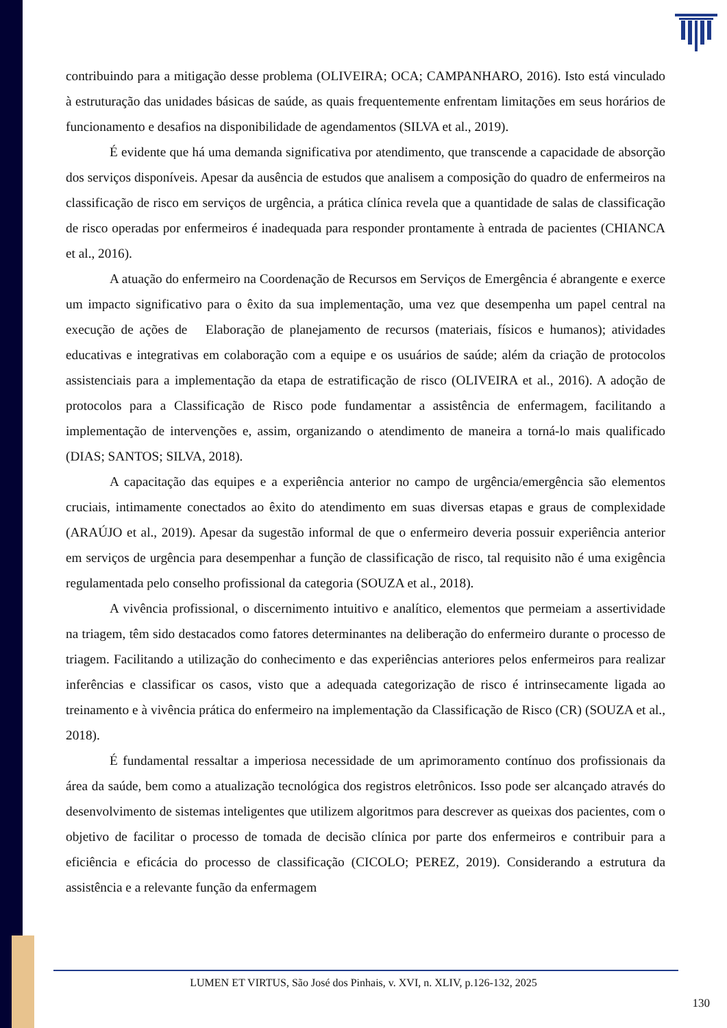contribuindo para a mitigação desse problema (OLIVEIRA; OCA; CAMPANHARO, 2016). Isto está vinculado à estruturação das unidades básicas de saúde, as quais frequentemente enfrentam limitações em seus horários de funcionamento e desafios na disponibilidade de agendamentos (SILVA et al., 2019).
É evidente que há uma demanda significativa por atendimento, que transcende a capacidade de absorção dos serviços disponíveis. Apesar da ausência de estudos que analisem a composição do quadro de enfermeiros na classificação de risco em serviços de urgência, a prática clínica revela que a quantidade de salas de classificação de risco operadas por enfermeiros é inadequada para responder prontamente à entrada de pacientes (CHIANCA et al., 2016).
A atuação do enfermeiro na Coordenação de Recursos em Serviços de Emergência é abrangente e exerce um impacto significativo para o êxito da sua implementação, uma vez que desempenha um papel central na execução de ações de Elaboração de planejamento de recursos (materiais, físicos e humanos); atividades educativas e integrativas em colaboração com a equipe e os usuários de saúde; além da criação de protocolos assistenciais para a implementação da etapa de estratificação de risco (OLIVEIRA et al., 2016). A adoção de protocolos para a Classificação de Risco pode fundamentar a assistência de enfermagem, facilitando a implementação de intervenções e, assim, organizando o atendimento de maneira a torná-lo mais qualificado (DIAS; SANTOS; SILVA, 2018).
A capacitação das equipes e a experiência anterior no campo de urgência/emergência são elementos cruciais, intimamente conectados ao êxito do atendimento em suas diversas etapas e graus de complexidade (ARAÚJO et al., 2019). Apesar da sugestão informal de que o enfermeiro deveria possuir experiência anterior em serviços de urgência para desempenhar a função de classificação de risco, tal requisito não é uma exigência regulamentada pelo conselho profissional da categoria (SOUZA et al., 2018).
A vivência profissional, o discernimento intuitivo e analítico, elementos que permeiam a assertividade na triagem, têm sido destacados como fatores determinantes na deliberação do enfermeiro durante o processo de triagem. Facilitando a utilização do conhecimento e das experiências anteriores pelos enfermeiros para realizar inferências e classificar os casos, visto que a adequada categorização de risco é intrinsecamente ligada ao treinamento e à vivência prática do enfermeiro na implementação da Classificação de Risco (CR) (SOUZA et al., 2018).
É fundamental ressaltar a imperiosa necessidade de um aprimoramento contínuo dos profissionais da área da saúde, bem como a atualização tecnológica dos registros eletrônicos. Isso pode ser alcançado através do desenvolvimento de sistemas inteligentes que utilizem algoritmos para descrever as queixas dos pacientes, com o objetivo de facilitar o processo de tomada de decisão clínica por parte dos enfermeiros e contribuir para a eficiência e eficácia do processo de classificação (CICOLO; PEREZ, 2019). Considerando a estrutura da assistência e a relevante função da enfermagem
LUMEN ET VIRTUS, São José dos Pinhais, v. XVI, n. XLIV, p.126-132, 2025
130